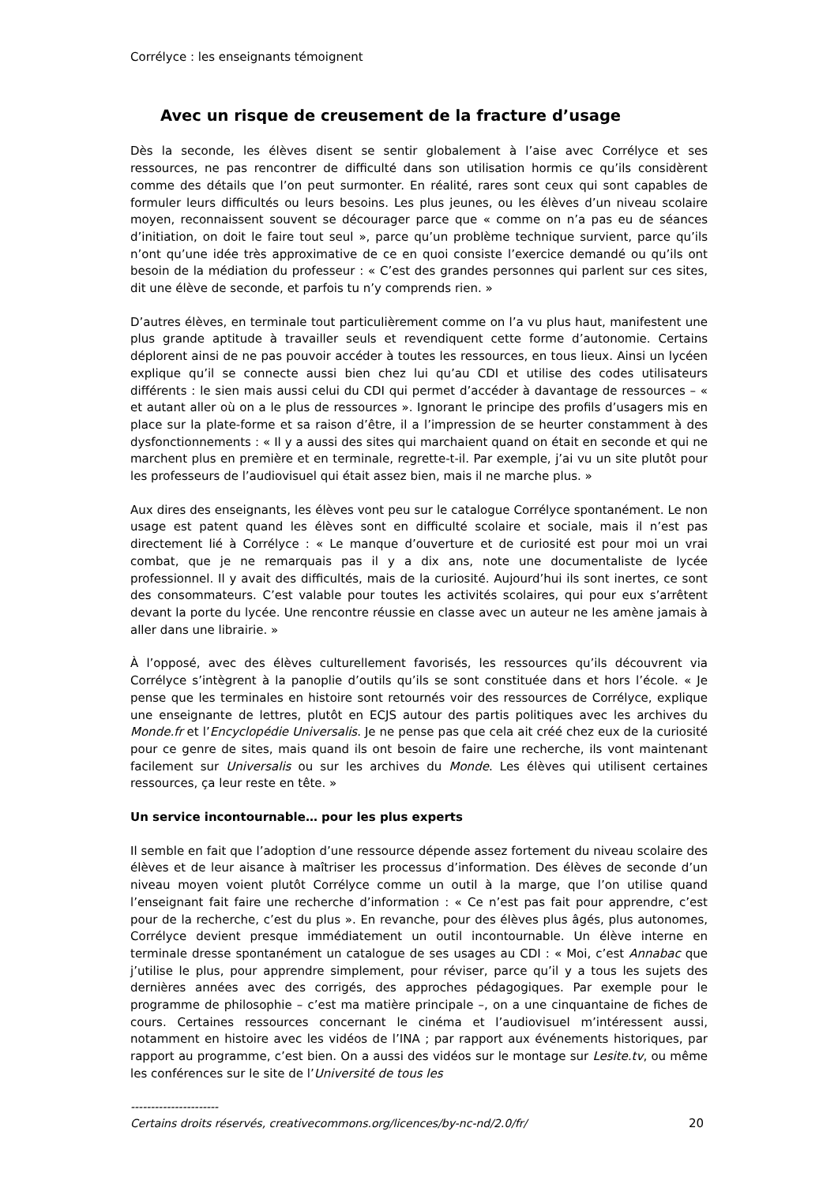Corrélyce : les enseignants témoignent
Avec un risque de creusement de la fracture d’usage
Dès la seconde, les élèves disent se sentir globalement à l’aise avec Corrélyce et ses ressources, ne pas rencontrer de difficulté dans son utilisation hormis ce qu’ils considèrent comme des détails que l’on peut surmonter. En réalité, rares sont ceux qui sont capables de formuler leurs difficultés ou leurs besoins. Les plus jeunes, ou les élèves d’un niveau scolaire moyen, reconnaissent souvent se décourager parce que « comme on n’a pas eu de séances d’initiation, on doit le faire tout seul », parce qu’un problème technique survient, parce qu’ils n’ont qu’une idée très approximative de ce en quoi consiste l’exercice demandé ou qu’ils ont besoin de la médiation du professeur : « C’est des grandes personnes qui parlent sur ces sites, dit une élève de seconde, et parfois tu n’y comprends rien. »
D’autres élèves, en terminale tout particulièrement comme on l’a vu plus haut, manifestent une plus grande aptitude à travailler seuls et revendiquent cette forme d’autonomie. Certains déplorent ainsi de ne pas pouvoir accéder à toutes les ressources, en tous lieux. Ainsi un lycéen explique qu’il se connecte aussi bien chez lui qu’au CDI et utilise des codes utilisateurs différents : le sien mais aussi celui du CDI qui permet d’accéder à davantage de ressources – « et autant aller où on a le plus de ressources ». Ignorant le principe des profils d’usagers mis en place sur la plate-forme et sa raison d’être, il a l’impression de se heurter constamment à des dysfonctionnements : « Il y a aussi des sites qui marchaient quand on était en seconde et qui ne marchent plus en première et en terminale, regrette-t-il. Par exemple, j’ai vu un site plutôt pour les professeurs de l’audiovisuel qui était assez bien, mais il ne marche plus. »
Aux dires des enseignants, les élèves vont peu sur le catalogue Corrélyce spontanément. Le non usage est patent quand les élèves sont en difficulté scolaire et sociale, mais il n’est pas directement lié à Corrélyce : « Le manque d’ouverture et de curiosité est pour moi un vrai combat, que je ne remarquais pas il y a dix ans, note une documentaliste de lycée professionnel. Il y avait des difficultés, mais de la curiosité. Aujourd’hui ils sont inertes, ce sont des consommateurs. C’est valable pour toutes les activités scolaires, qui pour eux s’arrêtent devant la porte du lycée. Une rencontre réussie en classe avec un auteur ne les amène jamais à aller dans une librairie. »
À l’opposé, avec des élèves culturellement favorisés, les ressources qu’ils découvrent via Corrélyce s’intègrent à la panoplie d’outils qu’ils se sont constituée dans et hors l’école. « Je pense que les terminales en histoire sont retournés voir des ressources de Corrélyce, explique une enseignante de lettres, plutôt en ECJS autour des partis politiques avec les archives du Monde.fr et l’Encyclopédie Universalis. Je ne pense pas que cela ait créé chez eux de la curiosité pour ce genre de sites, mais quand ils ont besoin de faire une recherche, ils vont maintenant facilement sur Universalis ou sur les archives du Monde. Les élèves qui utilisent certaines ressources, ça leur reste en tête. »
Un service incontournable… pour les plus experts
Il semble en fait que l’adoption d’une ressource dépende assez fortement du niveau scolaire des élèves et de leur aisance à maîtriser les processus d’information. Des élèves de seconde d’un niveau moyen voient plutôt Corrélyce comme un outil à la marge, que l’on utilise quand l’enseignant fait faire une recherche d’information : « Ce n’est pas fait pour apprendre, c’est pour de la recherche, c’est du plus ». En revanche, pour des élèves plus âgés, plus autonomes, Corrélyce devient presque immédiatement un outil incontournable. Un élève interne en terminale dresse spontanément un catalogue de ses usages au CDI : « Moi, c’est Annabac que j’utilise le plus, pour apprendre simplement, pour réviser, parce qu’il y a tous les sujets des dernières années avec des corrigés, des approches pédagogiques. Par exemple pour le programme de philosophie – c’est ma matière principale –, on a une cinquantaine de fiches de cours. Certaines ressources concernant le cinéma et l’audiovisuel m’intéressent aussi, notamment en histoire avec les vidéos de l’INA ; par rapport aux événements historiques, par rapport au programme, c’est bien. On a aussi des vidéos sur le montage sur Lesite.tv, ou même les conférences sur le site de l’Université de tous les
----------------------
Certains droits réservés, creativecommons.org/licences/by-nc-nd/2.0/fr/ 20